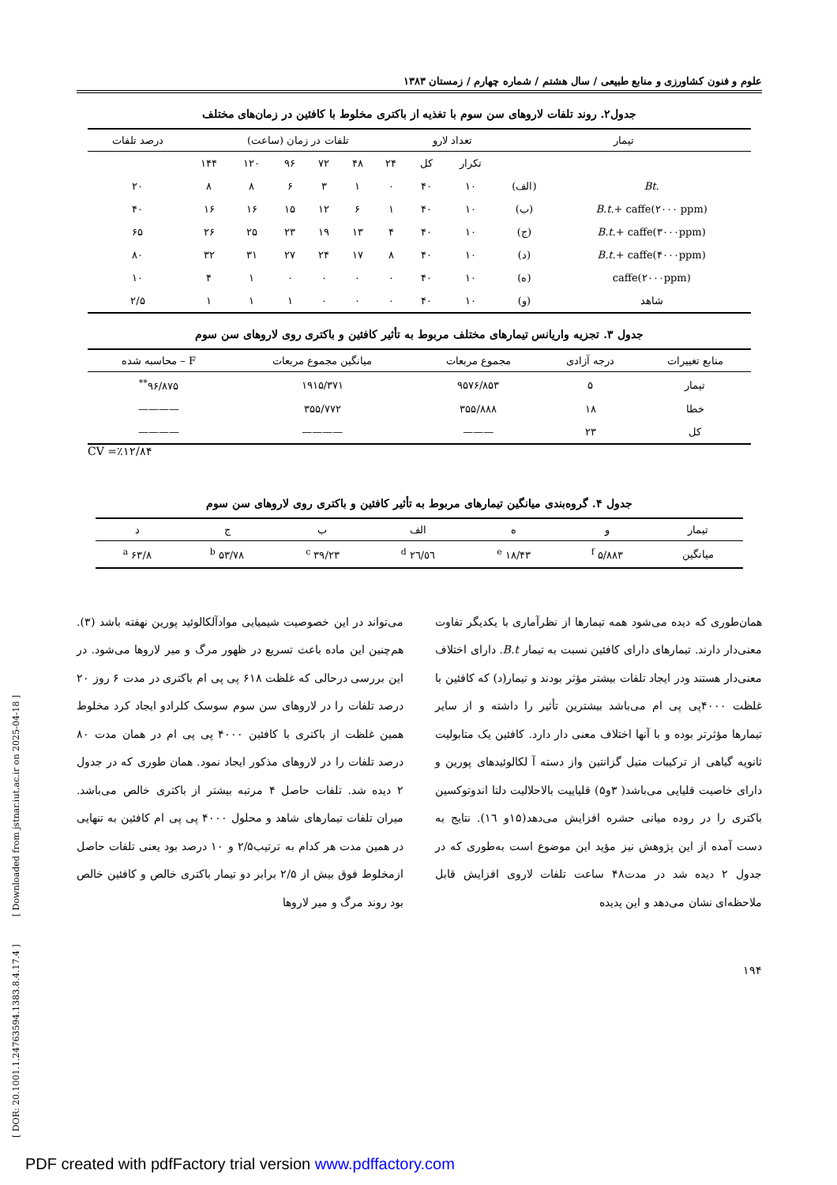[ DOR: 20.1001.1.24763594.1383.8.4.17.4 ] [ Downloaded from jstnar.iut.ac.ir on 2025-04-18 ]
علوم و فنون کشاورزی و منابع طبیعی / سال هشتم / شماره چهارم / زمستان ۱۳۸۳
جدول۲. روند تلفات لاروهای سن سوم با تغذیه از باکتری مخلوط با کافئین در زمان‌های مختلف
| تیمار | | تعداد لارو | | تلفات در زمان (ساعت) | | | | | | درصد تلفات |
| --- | --- | --- | --- | --- | --- | --- | --- | --- | --- | --- |
| | | تکرار | کل | ۲۴ | ۴۸ | ۷۲ | ۹۶ | ۱۲۰ | ۱۴۴ | |
| Bt. | (الف) | ۱۰ | ۴۰ | ۰ | ۱ | ۳ | ۶ | ۸ | ۸ | ۲۰ |
| B.t. + caffe(۲۰۰۰ ppm) | (ب) | ۱۰ | ۴۰ | ۱ | ۶ | ۱۲ | ۱۵ | ۱۶ | ۱۶ | ۴۰ |
| B.t. + caffe(۳۰۰۰ppm) | (ج) | ۱۰ | ۴۰ | ۴ | ۱۳ | ۱۹ | ۲۳ | ۲۵ | ۲۶ | ۶۵ |
| B.t. + caffe(۴۰۰۰ppm) | (د) | ۱۰ | ۴۰ | ۸ | ۱۷ | ۲۴ | ۲۷ | ۳۱ | ۳۲ | ۸۰ |
| caffe(۲۰۰۰ppm) | (ه) | ۱۰ | ۴۰ | ۰ | ۰ | ۰ | ۰ | ۱ | ۴ | ۱۰ |
| شاهد | (و) | ۱۰ | ۴۰ | ۰ | ۰ | ۰ | ۱ | ۱ | ۱ | ۲/۵ |
جدول ۳. تجزیه واریانس تیمارهای مختلف مربوط به تأثیر کافئین و باکتری روی لاروهای سن سوم
| منابع تغییرات | درجه آزادی | مجموع مربعات | میانگین مجموع مربعات | F – محاسبه شده |
| --- | --- | --- | --- | --- |
| تیمار | ۵ | ۹۵۷۶/۸۵۳ | ۱۹۱۵/۳۷۱ | ۹۶/۸۷۵<sup>**</sup> |
| خطا | ۱۸ | ۳۵۵/۸۸۸ | ۳۵۵/۷۷۲ | ———— |
| کل | ۲۳ | ——— | ———— | ———— |
CV =٪۱۲/۸۴
جدول ۴. گروه‌بندی میانگین تیمارهای مربوط به تأثیر کافئین و باکتری روی لاروهای سن سوم
| تیمار | و | ه | الف | ب | ج | د |
| --- | --- | --- | --- | --- | --- | --- |
| میانگین | ۵/۸۸۳ <sup>f</sup> | ۱۸/۴۳ <sup>e</sup> | ۲٦/٥٦ <sup>d</sup> | ۳۹/۲۳ <sup>c</sup> | ۵۳/۷۸ <sup>b</sup> | ۶۳/۸ <sup>a</sup> |
همان‌طوری که دیده می‌شود همه تیمارها از نظرآماری با یکدیگر تفاوت معنی‌دار دارند. تیمارهای دارای کافئین نسبت به تیمار B.t. دارای اختلاف معنی‌دار هستند ودر ایجاد تلفات بیشتر مؤثر بودند و تیمار(د) که کافئین با غلظت ۴۰۰۰پی پی ام می‌باشد بیشترین تأثیر را داشته و از سایر تیمارها مؤثرتر بوده و با آنها اختلاف معنی دار دارد. کافئین یک متابولیت ثانویه گیاهی از ترکیبات متیل گزانتین واز دسته آ لکالوئیدهای پورین و دارای خاصیت قلیایی می‌باشد( ۳و۵) قلیاییت بالاحلالیت دلتا اندوتوکسین باکتری را در روده میانی حشره افزایش می‌دهد(۱۵و ۱٦). نتایج به دست آمده از این پژوهش نیز مؤید این موضوع است به‌طوری که در جدول ۲ دیده شد در مدت۴۸ ساعت تلفات لاروی افزایش قابل ملاحظه‌ای نشان می‌دهد و این پدیده
می‌تواند در این خصوصیت شیمیایی موادآلکالوئید پورین نهفته باشد (۳). هم‌چنین این ماده باعث تسریع در ظهور مرگ و میر لاروها می‌شود. در این بررسی درحالی که غلظت ۶۱۸ پی پی ام باکتری در مدت ۶ روز ۲۰ درصد تلفات را در لاروهای سن سوم سوسک کلرادو ایجاد کرد مخلوط همین غلظت از باکتری با کافئین ۴۰۰۰ پی پی ام در همان مدت ۸۰ درصد تلفات را در لاروهای مذکور ایجاد نمود. همان طوری که در جدول ۲ دیده شد. تلفات حاصل ۴ مرتبه بیشتر از باکتری خالص می‌باشد. میران تلفات تیمارهای شاهد و محلول ۴۰۰۰ پی پی ام کافئین به تنهایی در همین مدت هر کدام به ترتیب۲/۵ و ۱۰ درصد بود یعنی تلفات حاصل ازمخلوط فوق بیش از ۲/۵ برابر دو تیمار باکتری خالص و کافئین خالص بود روند مرگ و میر لاروها
۱۹۴
PDF created with pdfFactory trial version www.pdffactory.com